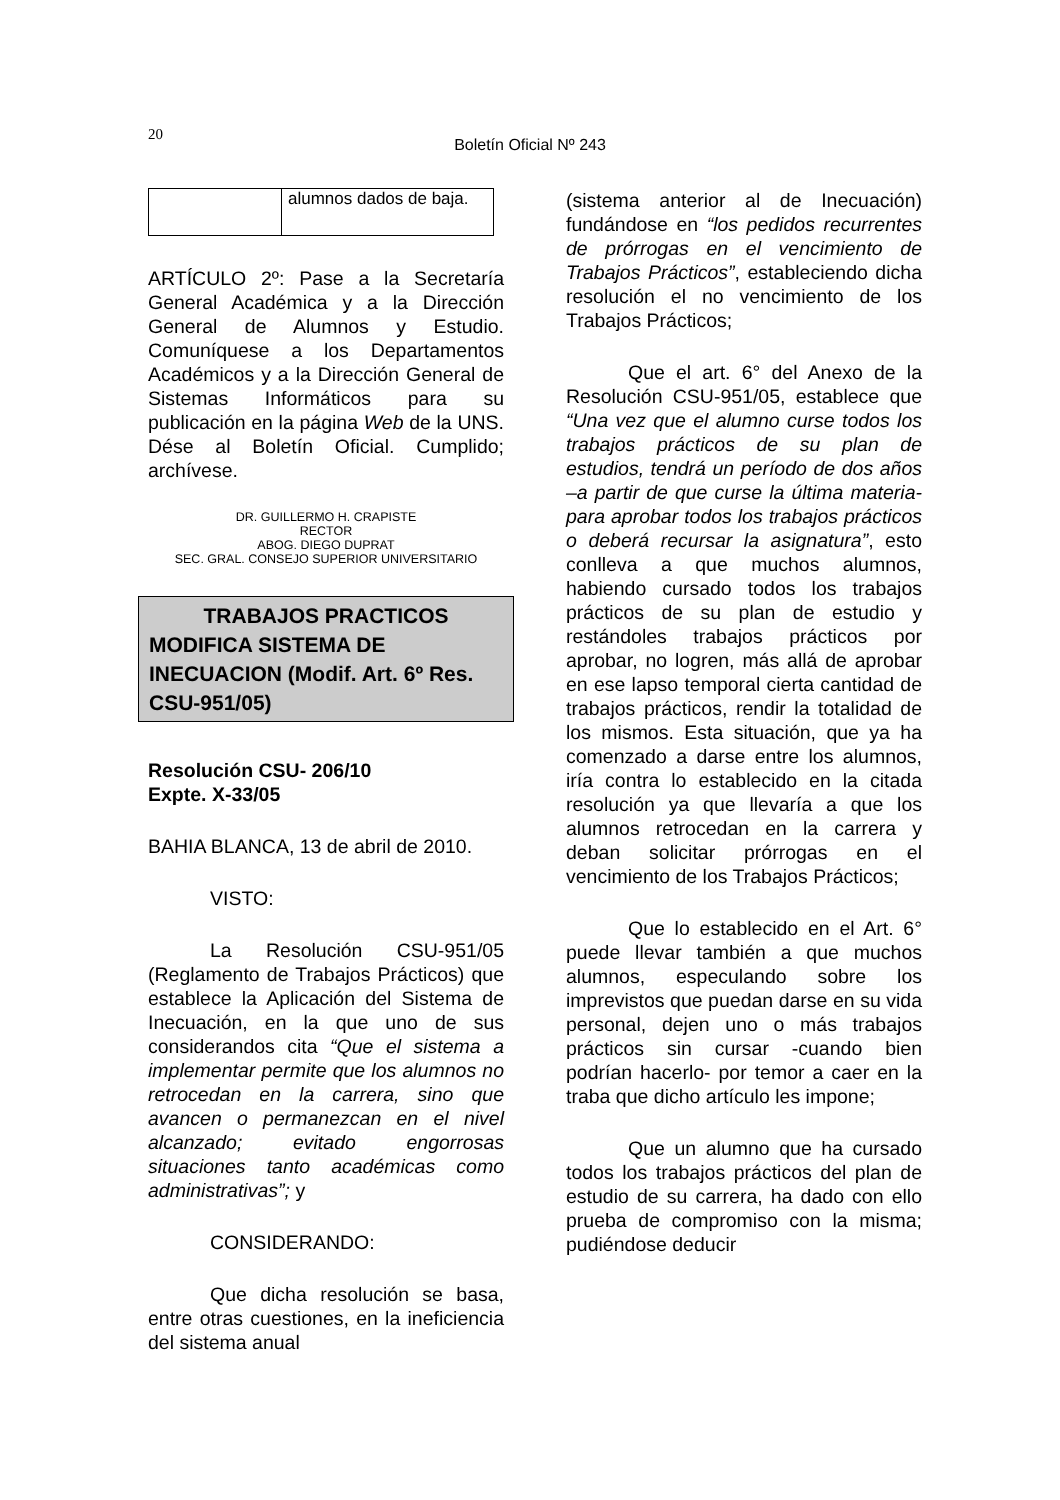20
Boletín Oficial Nº 243
| | alumnos dados de baja. |
ARTÍCULO 2º: Pase a la Secretaría General Académica y a la Dirección General de Alumnos y Estudio. Comuníquese a los Departamentos Académicos y a la Dirección General de Sistemas Informáticos para su publicación en la página Web de la UNS. Dése al Boletín Oficial. Cumplido; archívese.
DR. GUILLERMO H. CRAPISTE
RECTOR
ABOG. DIEGO DUPRAT
SEC. GRAL. CONSEJO SUPERIOR UNIVERSITARIO
TRABAJOS PRACTICOS
MODIFICA SISTEMA DE INECUACION (Modif. Art. 6º Res. CSU-951/05)
Resolución CSU- 206/10
Expte. X-33/05
BAHIA BLANCA, 13 de abril de 2010.
VISTO:
La Resolución CSU-951/05 (Reglamento de Trabajos Prácticos) que establece la Aplicación del Sistema de Inecuación, en la que uno de sus considerandos cita “Que el sistema a implementar permite que los alumnos no retrocedan en la carrera, sino que avancen o permanezcan en el nivel alcanzado; evitado engorrosas situaciones tanto académicas como administrativas”; y
CONSIDERANDO:
Que dicha resolución se basa, entre otras cuestiones, en la ineficiencia del sistema anual
(sistema anterior al de Inecuación) fundándose en “los pedidos recurrentes de prórrogas en el vencimiento de Trabajos Prácticos”, estableciendo dicha resolución el no vencimiento de los Trabajos Prácticos;
Que el art. 6° del Anexo de la Resolución CSU-951/05, establece que “Una vez que el alumno curse todos los trabajos prácticos de su plan de estudios, tendrá un período de dos años –a partir de que curse la última materia- para aprobar todos los trabajos prácticos o deberá recursar la asignatura”, esto conlleva a que muchos alumnos, habiendo cursado todos los trabajos prácticos de su plan de estudio y restándoles trabajos prácticos por aprobar, no logren, más allá de aprobar en ese lapso temporal cierta cantidad de trabajos prácticos, rendir la totalidad de los mismos. Esta situación, que ya ha comenzado a darse entre los alumnos, iría contra lo establecido en la citada resolución ya que llevaría a que los alumnos retrocedan en la carrera y deban solicitar prórrogas en el vencimiento de los Trabajos Prácticos;
Que lo establecido en el Art. 6° puede llevar también a que muchos alumnos, especulando sobre los imprevistos que puedan darse en su vida personal, dejen uno o más trabajos prácticos sin cursar -cuando bien podrían hacerlo- por temor a caer en la traba que dicho artículo les impone;
Que un alumno que ha cursado todos los trabajos prácticos del plan de estudio de su carrera, ha dado con ello prueba de compromiso con la misma; pudiéndose deducir